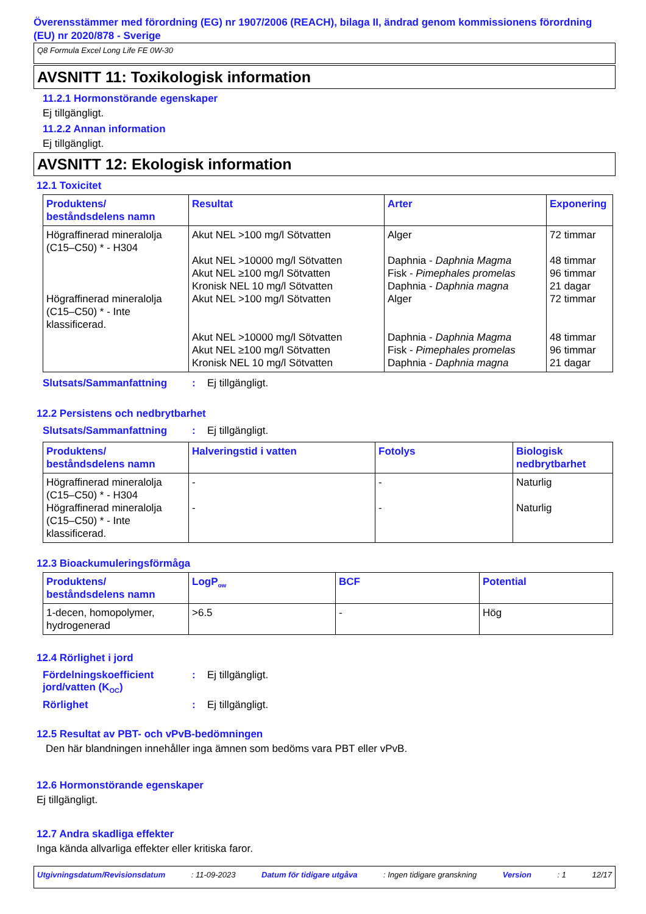Överensstämmer med förordning (EG) nr 1907/2006 (REACH), bilaga II, ändrad genom kommissionens förordning (EU) nr 2020/878 - Sverige
Q8 Formula Excel Long Life FE 0W-30
AVSNITT 11: Toxikologisk information
11.2.1 Hormonstörande egenskaper
Ej tillgängligt.
11.2.2 Annan information
Ej tillgängligt.
AVSNITT 12: Ekologisk information
12.1 Toxicitet
| Produktens/ beståndsdelens namn | Resultat | Arter | Exponering |
| --- | --- | --- | --- |
| Högraffinerad mineralolja (C15–C50) * - H304 Högraffinerad mineralolja (C15–C50) * - Inte klassificerad. | Akut NEL >100 mg/l Sötvatten Akut NEL >10000 mg/l Sötvatten Akut NEL ≥100 mg/l Sötvatten Kronisk NEL 10 mg/l Sötvatten Akut NEL >100 mg/l Sötvatten Akut NEL >10000 mg/l Sötvatten Akut NEL ≥100 mg/l Sötvatten Kronisk NEL 10 mg/l Sötvatten | Alger Daphnia - Daphnia Magma Fisk - Pimephales promelas Daphnia - Daphnia magna Alger Daphnia - Daphnia Magma Fisk - Pimephales promelas Daphnia - Daphnia magna | 72 timmar 48 timmar 96 timmar 21 dagar 72 timmar 48 timmar 96 timmar 21 dagar |
Slutsats/Sammanfattning: Ej tillgängligt.
12.2 Persistens och nedbrytbarhet
Slutsats/Sammanfattning: Ej tillgängligt.
| Produktens/ beståndsdelens namn | Halveringstid i vatten | Fotolys | Biologisk nedbrytbarhet |
| --- | --- | --- | --- |
| Högraffinerad mineralolja (C15–C50) * - H304 Högraffinerad mineralolja (C15–C50) * - Inte klassificerad. | - - | - - | Naturlig Naturlig |
12.3 Bioackumuleringsförmåga
| Produktens/ beståndsdelens namn | LogP<sub>ow</sub> | BCF | Potential |
| --- | --- | --- | --- |
| 1-decen, homopolymer, hydrogenerad | >6.5 | - | Hög |
12.4 Rörlighet i jord
Fördelningskoefficient jord/vatten (K<sub>OC</sub>): Ej tillgängligt.
Rörlighet: Ej tillgängligt.
12.5 Resultat av PBT- och vPvB-bedömningen
Den här blandningen innehåller inga ämnen som bedöms vara PBT eller vPvB.
12.6 Hormonstörande egenskaper
Ej tillgängligt.
12.7 Andra skadliga effekter
Inga kända allvarliga effekter eller kritiska faror.
Utgivningsdatum/Revisionsdatum: 11-09-2023 Datum för tidigare utgåva: Ingen tidigare granskning Version: 1 12/17